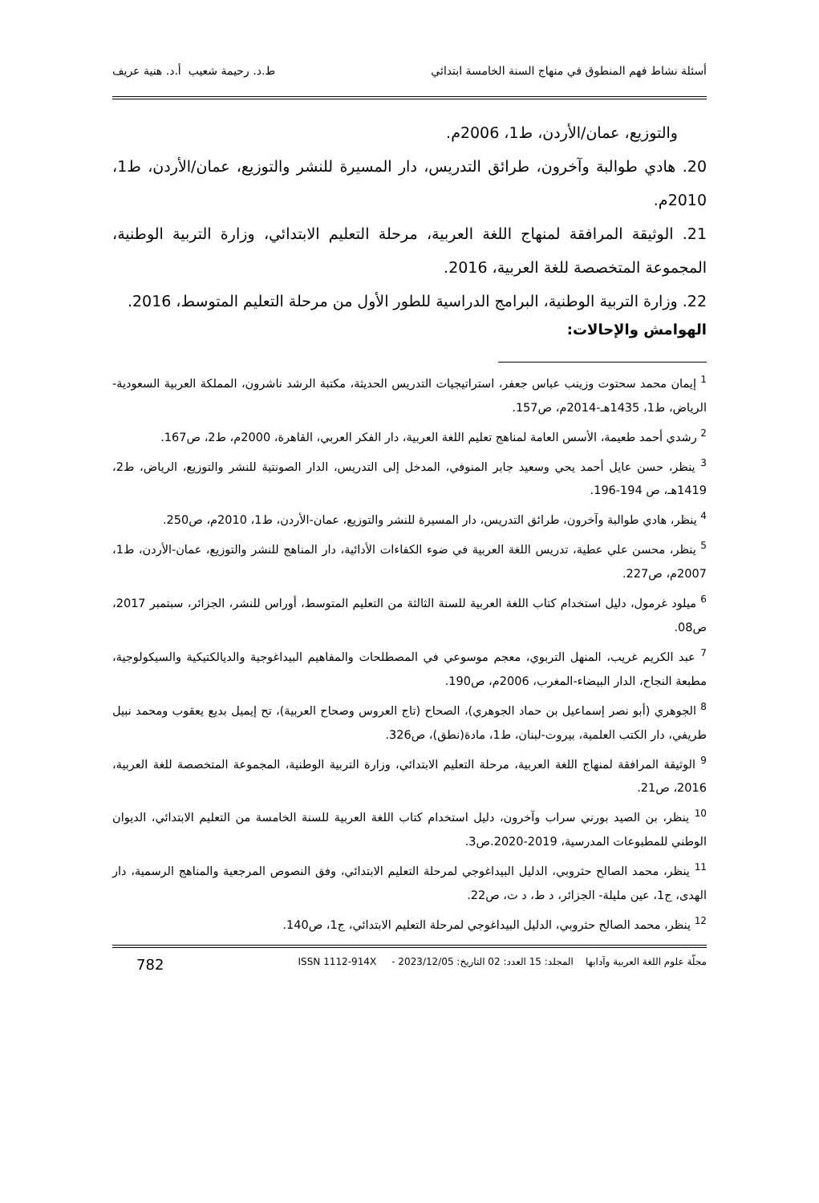أسئلة نشاط فهم المنطوق في منهاج السنة الخامسة ابتدائي ط.د. رحيمة شعيب أ.د. هنية عريف
والتوزيع، عمان/الأردن، ط1، 2006م.
20. هادي طوالبة وآخرون، طرائق التدريس، دار المسيرة للنشر والتوزيع، عمان/الأردن، ط1، 2010م.
21. الوثيقة المرافقة لمنهاج اللغة العربية، مرحلة التعليم الابتدائي، وزارة التربية الوطنية، المجموعة المتخصصة للغة العربية، 2016.
22. وزارة التربية الوطنية، البرامج الدراسية للطور الأول من مرحلة التعليم المتوسط، 2016.
الهوامش والإحالات:
<sup>1</sup> إيمان محمد سحتوت وزينب عباس جعفر، استراتيجيات التدريس الحديثة، مكتبة الرشد ناشرون، المملكة العربية السعودية-الرياض، ط1، 1435هـ-2014م، ص157.
<sup>2</sup> رشدي أحمد طعيمة، الأسس العامة لمناهج تعليم اللغة العربية، دار الفكر العربي، القاهرة، 2000م، ط2، ص167.
<sup>3</sup> ينظر، حسن عايل أحمد يحي وسعيد جابر المنوفي، المدخل إلى التدريس، الدار الصونتية للنشر والتوزيع، الرياض، ط2، 1419هـ، ص 194-196.
<sup>4</sup> ينظر، هادي طوالبة وآخرون، طرائق التدريس، دار المسيرة للنشر والتوزيع، عمان-الأردن، ط1، 2010م، ص250.
<sup>5</sup> ينظر، محسن علي عطية، تدريس اللغة العربية في ضوء الكفاءات الأدائية، دار المناهج للنشر والتوزيع، عمان-الأردن، ط1، 2007م، ص227.
<sup>6</sup> ميلود غرمول، دليل استخدام كتاب اللغة العربية للسنة الثالثة من التعليم المتوسط، أوراس للنشر، الجزائر، سبتمبر 2017، ص08.
<sup>7</sup> عبد الكريم غريب، المنهل التربوي، معجم موسوعي في المصطلحات والمفاهيم البيداغوجية والديالكتيكية والسيكولوجية، مطبعة النجاح، الدار البيضاء-المغرب، 2006م، ص190.
<sup>8</sup> الجوهري (أبو نصر إسماعيل بن حماد الجوهري)، الصحاح (تاج العروس وصحاح العربية)، تح إيميل بديع يعقوب ومحمد نبيل طريفي، دار الكتب العلمية، بيروت-لبنان، ط1، مادة(نطق)، ص326.
<sup>9</sup> الوثيقة المرافقة لمنهاج اللغة العربية، مرحلة التعليم الابتدائي، وزارة التربية الوطنية، المجموعة المتخصصة للغة العربية، 2016، ص21.
<sup>10</sup> ينظر، بن الصيد بورني سراب وآخرون، دليل استخدام كتاب اللغة العربية للسنة الخامسة من التعليم الابتدائي، الديوان الوطني للمطبوعات المدرسية، 2019-2020.ص3.
<sup>11</sup> ينظر، محمد الصالح حثروبي، الدليل البيداغوجي لمرحلة التعليم الابتدائي، وفق النصوص المرجعية والمناهج الرسمية، دار الهدى، ج1، عين مليلة- الجزائر، د ط، د ت، ص22.
<sup>12</sup> ينظر، محمد الصالح حثروبي، الدليل البيداغوجي لمرحلة التعليم الابتدائي، ج1، ص140.
مجلّة علوم اللغة العربية وآدابها المجلد: 15 العدد: 02 التاريخ: 2023/12/05 - ISSN 1112-914X 782